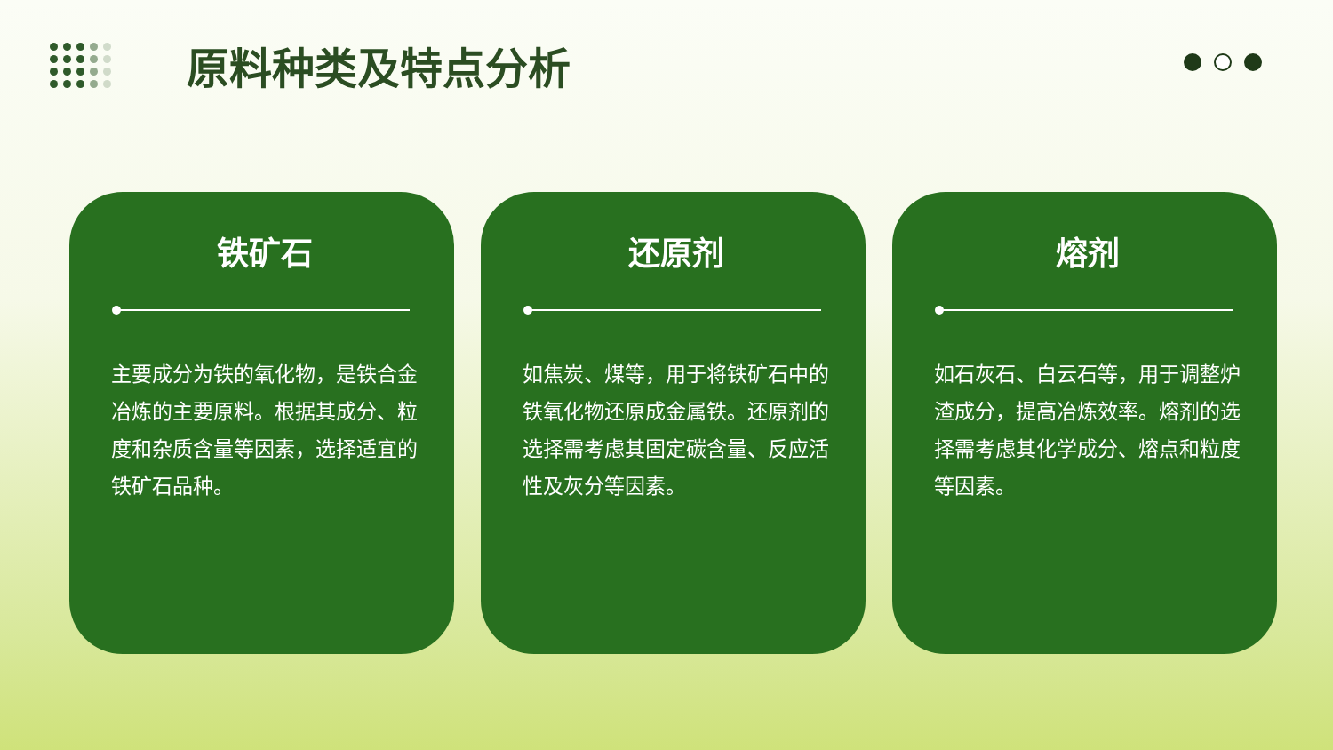原料种类及特点分析
铁矿石
主要成分为铁的氧化物，是铁合金冶炼的主要原料。根据其成分、粒度和杂质含量等因素，选择适宜的铁矿石品种。
还原剂
如焦炭、煤等，用于将铁矿石中的铁氧化物还原成金属铁。还原剂的选择需考虑其固定碳含量、反应活性及灰分等因素。
熔剂
如石灰石、白云石等，用于调整炉渣成分，提高冶炼效率。熔剂的选择需考虑其化学成分、熔点和粒度等因素。